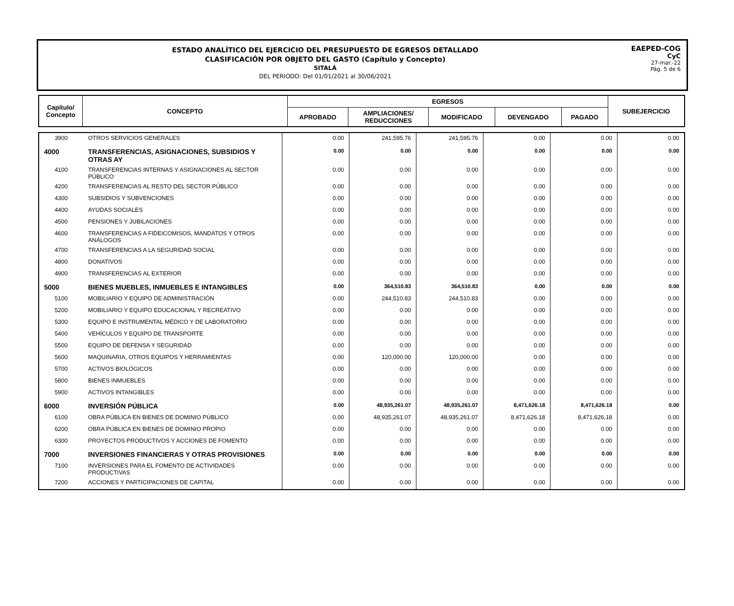ESTADO ANALÍTICO DEL EJERCICIO DEL PRESUPUESTO DE EGRESOS DETALLADO
CLASIFICACIÓN POR OBJETO DEL GASTO (Capítulo y Concepto)
SITALÁ
DEL PERIODO: Del 01/01/2021 al 30/06/2021
EAEPED-COG
CyC
27-mar.-22
Pág. 5 de 6
| Capítulo/ Concepto | CONCEPTO | EGRESOS | | | | | SUBEJERCICIO |
| --- | --- | --- | --- | --- | --- | --- | --- |
| | | APROBADO | AMPLIACIONES/ REDUCCIONES | MODIFICADO | DEVENGADO | PAGADO | |
| 3900 | OTROS SERVICIOS GENERALES | 0.00 | 241,595.76 | 241,595.76 | 0.00 | 0.00 | 0.00 |
| 4000 | TRANSFERENCIAS, ASIGNACIONES, SUBSIDIOS Y OTRAS AY | 0.00 | 0.00 | 0.00 | 0.00 | 0.00 | 0.00 |
| 4100 | TRANSFERENCIAS INTERNAS Y ASIGNACIONES AL SECTOR PÚBLICO | 0.00 | 0.00 | 0.00 | 0.00 | 0.00 | 0.00 |
| 4200 | TRANSFERENCIAS AL RESTO DEL SECTOR PÚBLICO | 0.00 | 0.00 | 0.00 | 0.00 | 0.00 | 0.00 |
| 4300 | SUBSIDIOS Y SUBVENCIONES | 0.00 | 0.00 | 0.00 | 0.00 | 0.00 | 0.00 |
| 4400 | AYUDAS SOCIALES | 0.00 | 0.00 | 0.00 | 0.00 | 0.00 | 0.00 |
| 4500 | PENSIONES Y JUBILACIONES | 0.00 | 0.00 | 0.00 | 0.00 | 0.00 | 0.00 |
| 4600 | TRANSFERENCIAS A FIDEICOMISOS, MANDATOS Y OTROS ANÁLOGOS | 0.00 | 0.00 | 0.00 | 0.00 | 0.00 | 0.00 |
| 4700 | TRANSFERENCIAS A LA SEGURIDAD SOCIAL | 0.00 | 0.00 | 0.00 | 0.00 | 0.00 | 0.00 |
| 4800 | DONATIVOS | 0.00 | 0.00 | 0.00 | 0.00 | 0.00 | 0.00 |
| 4900 | TRANSFERENCIAS AL EXTERIOR | 0.00 | 0.00 | 0.00 | 0.00 | 0.00 | 0.00 |
| 5000 | BIENES MUEBLES, INMUEBLES E INTANGIBLES | 0.00 | 364,510.83 | 364,510.83 | 0.00 | 0.00 | 0.00 |
| 5100 | MOBILIARIO Y EQUIPO DE ADMINISTRACIÓN | 0.00 | 244,510.83 | 244,510.83 | 0.00 | 0.00 | 0.00 |
| 5200 | MOBILIARIO Y EQUIPO EDUCACIONAL Y RECREATIVO | 0.00 | 0.00 | 0.00 | 0.00 | 0.00 | 0.00 |
| 5300 | EQUIPO E INSTRUMENTAL MÉDICO Y DE LABORATORIO | 0.00 | 0.00 | 0.00 | 0.00 | 0.00 | 0.00 |
| 5400 | VEHÍCULOS Y EQUIPO DE TRANSPORTE | 0.00 | 0.00 | 0.00 | 0.00 | 0.00 | 0.00 |
| 5500 | EQUIPO DE DEFENSA Y SEGURIDAD | 0.00 | 0.00 | 0.00 | 0.00 | 0.00 | 0.00 |
| 5600 | MAQUINARIA, OTROS EQUIPOS Y HERRAMIENTAS | 0.00 | 120,000.00 | 120,000.00 | 0.00 | 0.00 | 0.00 |
| 5700 | ACTIVOS BIOLÓGICOS | 0.00 | 0.00 | 0.00 | 0.00 | 0.00 | 0.00 |
| 5800 | BIENES INMUEBLES | 0.00 | 0.00 | 0.00 | 0.00 | 0.00 | 0.00 |
| 5900 | ACTIVOS INTANGIBLES | 0.00 | 0.00 | 0.00 | 0.00 | 0.00 | 0.00 |
| 6000 | INVERSIÓN PÚBLICA | 0.00 | 48,935,261.07 | 48,935,261.07 | 8,471,626.18 | 8,471,626.18 | 0.00 |
| 6100 | OBRA PÚBLICA EN BIENES DE DOMINIO PÚBLICO | 0.00 | 48,935,261.07 | 48,935,261.07 | 8,471,626.18 | 8,471,626.18 | 0.00 |
| 6200 | OBRA PÚBLICA EN BIENES DE DOMINIO PROPIO | 0.00 | 0.00 | 0.00 | 0.00 | 0.00 | 0.00 |
| 6300 | PROYECTOS PRODUCTIVOS Y ACCIONES DE FOMENTO | 0.00 | 0.00 | 0.00 | 0.00 | 0.00 | 0.00 |
| 7000 | INVERSIONES FINANCIERAS Y OTRAS PROVISIONES | 0.00 | 0.00 | 0.00 | 0.00 | 0.00 | 0.00 |
| 7100 | INVERSIONES PARA EL FOMENTO DE ACTIVIDADES PRODUCTIVAS | 0.00 | 0.00 | 0.00 | 0.00 | 0.00 | 0.00 |
| 7200 | ACCIONES Y PARTICIPACIONES DE CAPITAL | 0.00 | 0.00 | 0.00 | 0.00 | 0.00 | 0.00 |